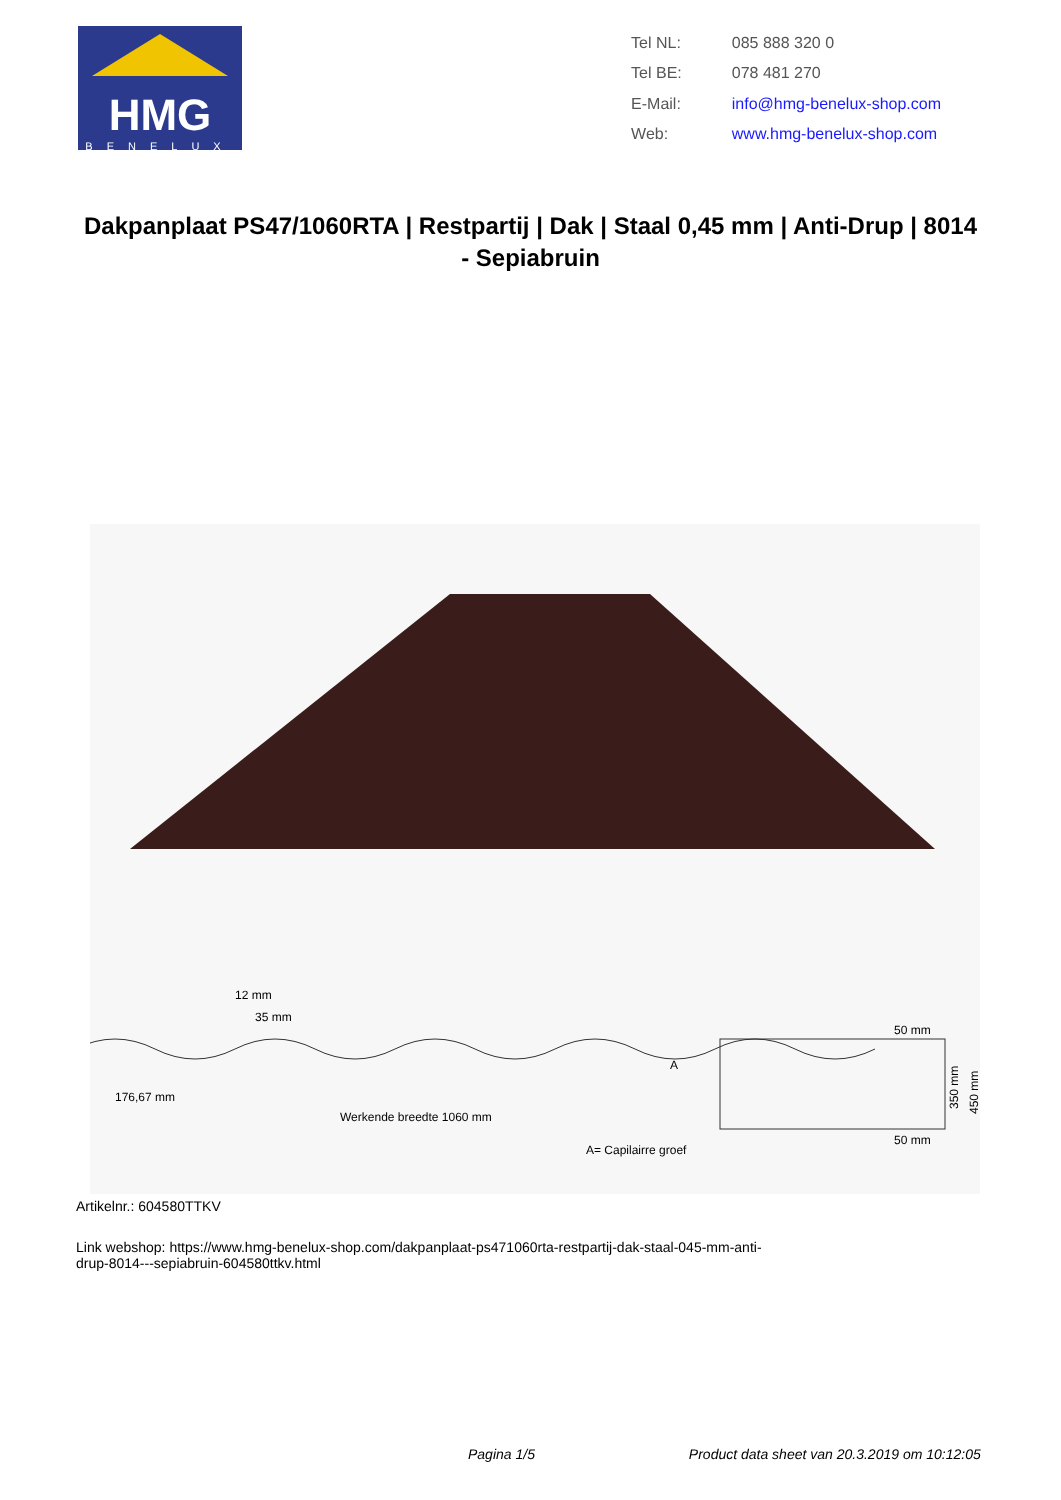HMG
BENELUX
| Tel NL: | 085 888 320 0 |
| Tel BE: | 078 481 270 |
| E-Mail: | info@hmg-benelux-shop.com |
| Web: | www.hmg-benelux-shop.com |
Dakpanplaat PS47/1060RTA | Restpartij | Dak | Staal 0,45 mm | Anti-Drup | 8014 - Sepiabruin
12 mm
35 mm
176,67 mm
Werkende breedte 1060 mm
A= Capilairre groef
A
50 mm
50 mm
350 mm
450 mm
Artikelnr.: 604580TTKV
Link webshop: https://www.hmg-benelux-shop.com/dakpanplaat-ps471060rta-restpartij-dak-staal-045-mm-anti-
drup-8014---sepiabruin-604580ttkv.html
Pagina 1/5 Product data sheet van 20.3.2019 om 10:12:05